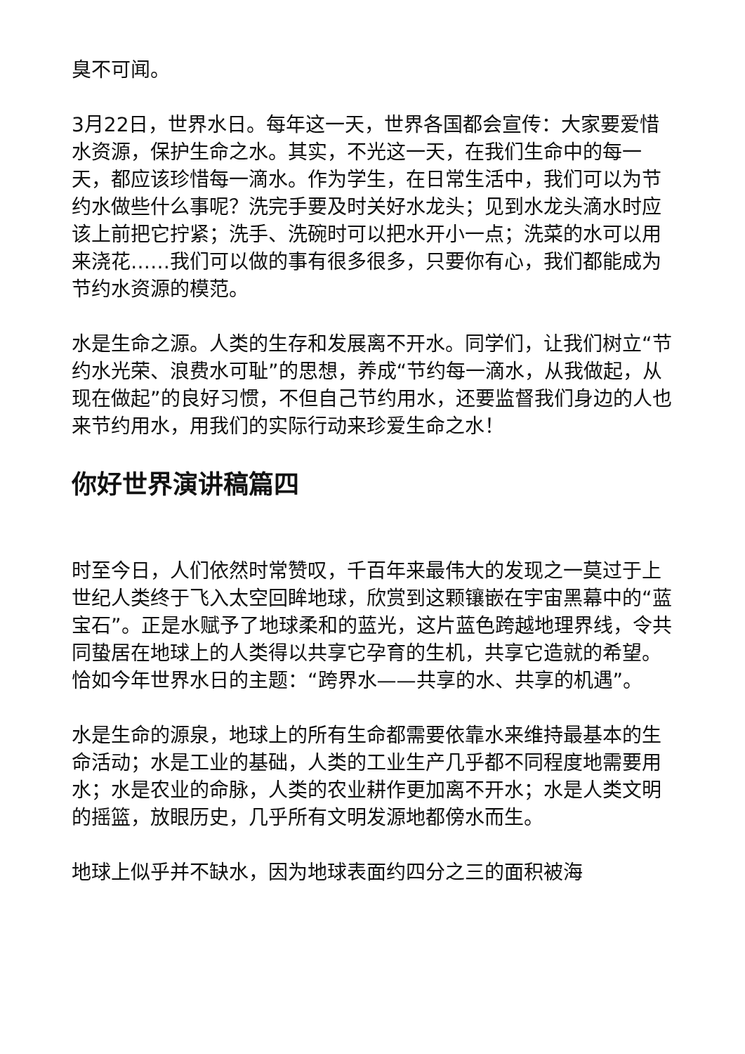臭不可闻。
3月22日，世界水日。每年这一天，世界各国都会宣传：大家要爱惜水资源，保护生命之水。其实，不光这一天，在我们生命中的每一天，都应该珍惜每一滴水。作为学生，在日常生活中，我们可以为节约水做些什么事呢？洗完手要及时关好水龙头；见到水龙头滴水时应该上前把它拧紧；洗手、洗碗时可以把水开小一点；洗菜的水可以用来浇花……我们可以做的事有很多很多，只要你有心，我们都能成为节约水资源的模范。
水是生命之源。人类的生存和发展离不开水。同学们，让我们树立“节约水光荣、浪费水可耻”的思想，养成“节约每一滴水，从我做起，从现在做起”的良好习惯，不但自己节约用水，还要监督我们身边的人也来节约用水，用我们的实际行动来珍爱生命之水！
你好世界演讲稿篇四
时至今日，人们依然时常赞叹，千百年来最伟大的发现之一莫过于上世纪人类终于飞入太空回眸地球，欣赏到这颗镶嵌在宇宙黑幕中的“蓝宝石”。正是水赋予了地球柔和的蓝光，这片蓝色跨越地理界线，令共同蛰居在地球上的人类得以共享它孕育的生机，共享它造就的希望。恰如今年世界水日的主题：“跨界水——共享的水、共享的机遇”。
水是生命的源泉，地球上的所有生命都需要依靠水来维持最基本的生命活动；水是工业的基础，人类的工业生产几乎都不同程度地需要用水；水是农业的命脉，人类的农业耕作更加离不开水；水是人类文明的摇篮，放眼历史，几乎所有文明发源地都傍水而生。
地球上似乎并不缺水，因为地球表面约四分之三的面积被海